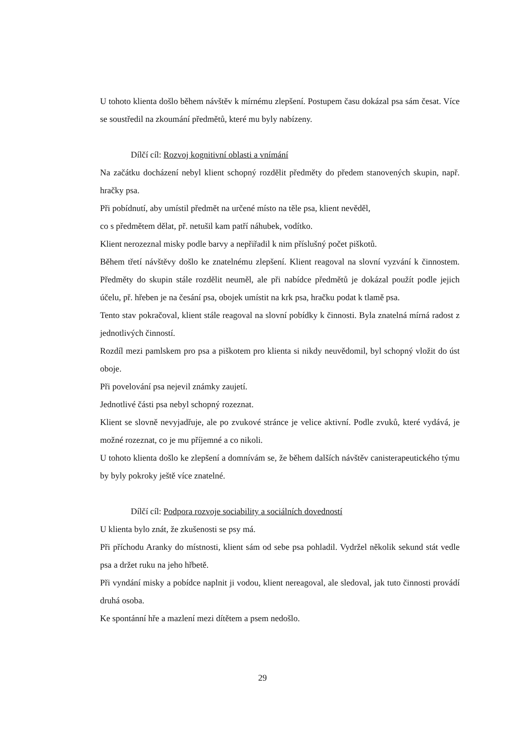U tohoto klienta došlo během návštěv k mírnému zlepšení. Postupem času dokázal psa sám česat. Více se soustředil na zkoumání předmětů, které mu byly nabízeny.
Dílčí cíl: Rozvoj kognitivní oblasti a vnímání
Na začátku docházení nebyl klient schopný rozdělit předměty do předem stanovených skupin, např. hračky psa.
Při pobídnutí, aby umístil předmět na určené místo na těle psa, klient nevěděl,
co s předmětem dělat, př. netušil kam patří náhubek, vodítko.
Klient nerozeznal misky podle barvy a nepřiřadil k nim příslušný počet piškotů.
Během třetí návštěvy došlo ke znatelnému zlepšení. Klient reagoval na slovní vyzvání k činnostem. Předměty do skupin stále rozdělit neuměl, ale při nabídce předmětů je dokázal použít podle jejich účelu, př. hřeben je na česání psa, obojek umístit na krk psa, hračku podat k tlamě psa.
Tento stav pokračoval, klient stále reagoval na slovní pobídky k činnosti. Byla znatelná mírná radost z jednotlivých činností.
Rozdíl mezi pamlskem pro psa a piškotem pro klienta si nikdy neuvědomil, byl schopný vložit do úst oboje.
Při povelování psa nejevil známky zaujetí.
Jednotlivé části psa nebyl schopný rozeznat.
Klient se slovně nevyjadřuje, ale po zvukové stránce je velice aktivní. Podle zvuků, které vydává, je možné rozeznat, co je mu příjemné a co nikoli.
U tohoto klienta došlo ke zlepšení a domnívám se, že během dalších návštěv canisterapeutického týmu by byly pokroky ještě více znatelné.
Dílčí cíl: Podpora rozvoje sociability a sociálních dovedností
U klienta bylo znát, že zkušenosti se psy má.
Při příchodu Aranky do místnosti, klient sám od sebe psa pohladil. Vydržel několik sekund stát vedle psa a držet ruku na jeho hřbetě.
Při vyndání misky a pobídce naplnit ji vodou, klient nereagoval, ale sledoval, jak tuto činnosti provádí druhá osoba.
Ke spontánní hře a mazlení mezi dítětem a psem nedošlo.
29